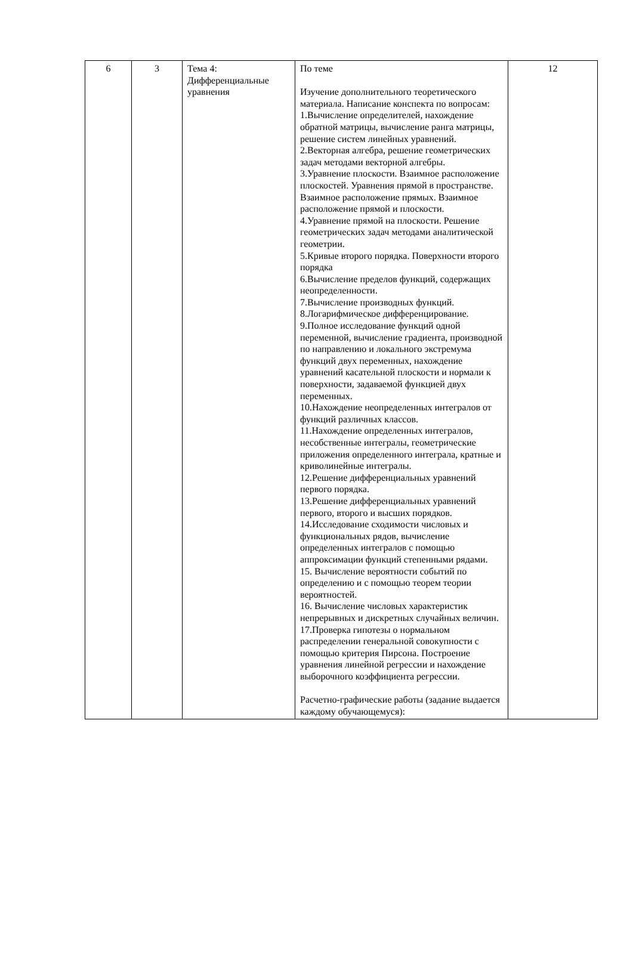| 6 | 3 | Тема 4: Дифференциальные уравнения | По теме Изучение дополнительного теоретического материала. Написание конспекта по вопросам: 1.Вычисление определителей, нахождение обратной матрицы, вычисление ранга матрицы, решение систем линейных уравнений. 2.Векторная алгебра, решение геометрических задач методами векторной алгебры. 3.Уравнение плоскости. Взаимное расположение плоскостей. Уравнения прямой в пространстве. Взаимное расположение прямых. Взаимное расположение прямой и плоскости. 4.Уравнение прямой на плоскости. Решение геометрических задач методами аналитической геометрии. 5.Кривые второго порядка. Поверхности второго порядка 6.Вычисление пределов функций, содержащих неопределенности. 7.Вычисление производных функций. 8.Логарифмическое дифференцирование. 9.Полное исследование функций одной переменной, вычисление градиента, производной по направлению и локального экстремума функций двух переменных, нахождение уравнений касательной плоскости и нормали к поверхности, задаваемой функцией двух переменных. 10.Нахождение неопределенных интегралов от функций различных классов. 11.Нахождение определенных интегралов, несобственные интегралы, геометрические приложения определенного интеграла, кратные и криволинейные интегралы. 12.Решение дифференциальных уравнений первого порядка. 13.Решение дифференциальных уравнений первого, второго и высших порядков. 14.Исследование сходимости числовых и функциональных рядов, вычисление определенных интегралов с помощью аппроксимации функций степенными рядами. 15. Вычисление вероятности событий по определению и с помощью теорем теории вероятностей. 16. Вычисление числовых характеристик непрерывных и дискретных случайных величин. 17.Проверка гипотезы о нормальном распределении генеральной совокупности с помощью критерия Пирсона. Построение уравнения линейной регрессии и нахождение выборочного коэффициента регрессии. Расчетно-графические работы (задание выдается каждому обучающемуся): | 12 |